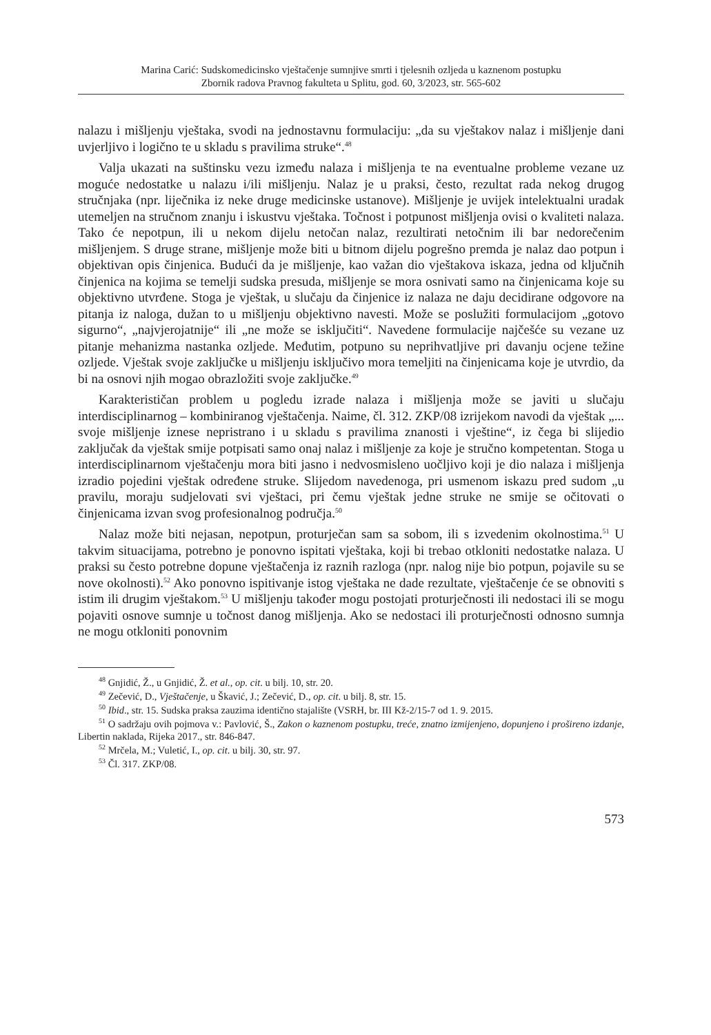Marina Carić: Sudskomedicinsko vještačenje sumnjive smrti i tjelesnih ozljeda u kaznenom postupku
Zbornik radova Pravnog fakulteta u Splitu, god. 60, 3/2023, str. 565-602
nalazu i mišljenju vještaka, svodi na jednostavnu formulaciju: „da su vještakov nalaz i mišljenje dani uvjerljivo i logično te u skladu s pravilima struke“.<sup>48</sup>
Valja ukazati na suštinsku vezu između nalaza i mišljenja te na eventualne probleme vezane uz moguće nedostatke u nalazu i/ili mišljenju. Nalaz je u praksi, često, rezultat rada nekog drugog stručnjaka (npr. liječnika iz neke druge medicinske ustanove). Mišljenje je uvijek intelektualni uradak utemeljen na stručnom znanju i iskustvu vještaka. Točnost i potpunost mišljenja ovisi o kvaliteti nalaza. Tako će nepotpun, ili u nekom dijelu netočan nalaz, rezultirati netočnim ili bar nedorečenim mišljenjem. S druge strane, mišljenje može biti u bitnom dijelu pogrešno premda je nalaz dao potpun i objektivan opis činjenica. Budući da je mišljenje, kao važan dio vještakova iskaza, jedna od ključnih činjenica na kojima se temelji sudska presuda, mišljenje se mora osnivati samo na činjenicama koje su objektivno utvrđene. Stoga je vještak, u slučaju da činjenice iz nalaza ne daju decidirane odgovore na pitanja iz naloga, dužan to u mišljenju objektivno navesti. Može se poslužiti formulacijom „gotovo sigurno“, „najvjerojatnije“ ili „ne može se isključiti“. Navedene formulacije najčešće su vezane uz pitanje mehanizma nastanka ozljede. Međutim, potpuno su neprihvatljive pri davanju ocjene težine ozljede. Vještak svoje zaključke u mišljenju isključivo mora temeljiti na činjenicama koje je utvrdio, da bi na osnovi njih mogao obrazložiti svoje zaključke.<sup>49</sup>
Karakterističan problem u pogledu izrade nalaza i mišljenja može se javiti u slučaju interdisciplinarnog – kombiniranog vještačenja. Naime, čl. 312. ZKP/08 izrijekom navodi da vještak „... svoje mišljenje iznese nepristrano i u skladu s pravilima znanosti i vještine“, iz čega bi slijedio zaključak da vještak smije potpisati samo onaj nalaz i mišljenje za koje je stručno kompetentan. Stoga u interdisciplinarnom vještačenju mora biti jasno i nedvosmisleno uočljivo koji je dio nalaza i mišljenja izradio pojedini vještak određene struke. Slijedom navedenoga, pri usmenom iskazu pred sudom „u pravilu, moraju sudjelovati svi vještaci, pri čemu vještak jedne struke ne smije se očitovati o činjenicama izvan svog profesionalnog područja.<sup>50</sup>
Nalaz može biti nejasan, nepotpun, proturječan sam sa sobom, ili s izvedenim okolnostima.<sup>51</sup> U takvim situacijama, potrebno je ponovno ispitati vještaka, koji bi trebao otkloniti nedostatke nalaza. U praksi su često potrebne dopune vještačenja iz raznih razloga (npr. nalog nije bio potpun, pojavile su se nove okolnosti).<sup>52</sup> Ako ponovno ispitivanje istog vještaka ne dade rezultate, vještačenje će se obnoviti s istim ili drugim vještakom.<sup>53</sup> U mišljenju također mogu postojati proturječnosti ili nedostaci ili se mogu pojaviti osnove sumnje u točnost danog mišljenja. Ako se nedostaci ili proturječnosti odnosno sumnja ne mogu otkloniti ponovnim
<sup>48</sup> Gnjidić, Ž., u Gnjidić, Ž. et al., op. cit. u bilj. 10, str. 20.
<sup>49</sup> Zečević, D., Vještačenje, u Škavić, J.; Zečević, D., op. cit. u bilj. 8, str. 15.
<sup>50</sup> Ibid., str. 15. Sudska praksa zauzima identično stajalište (VSRH, br. III Kž-2/15-7 od 1. 9. 2015.
<sup>51</sup> O sadržaju ovih pojmova v.: Pavlović, Š., Zakon o kaznenom postupku, treće, znatno izmijenjeno, dopunjeno i prošireno izdanje, Libertin naklada, Rijeka 2017., str. 846-847.
<sup>52</sup> Mrčela, M.; Vuletić, I., op. cit. u bilj. 30, str. 97.
<sup>53</sup> Čl. 317. ZKP/08.
573